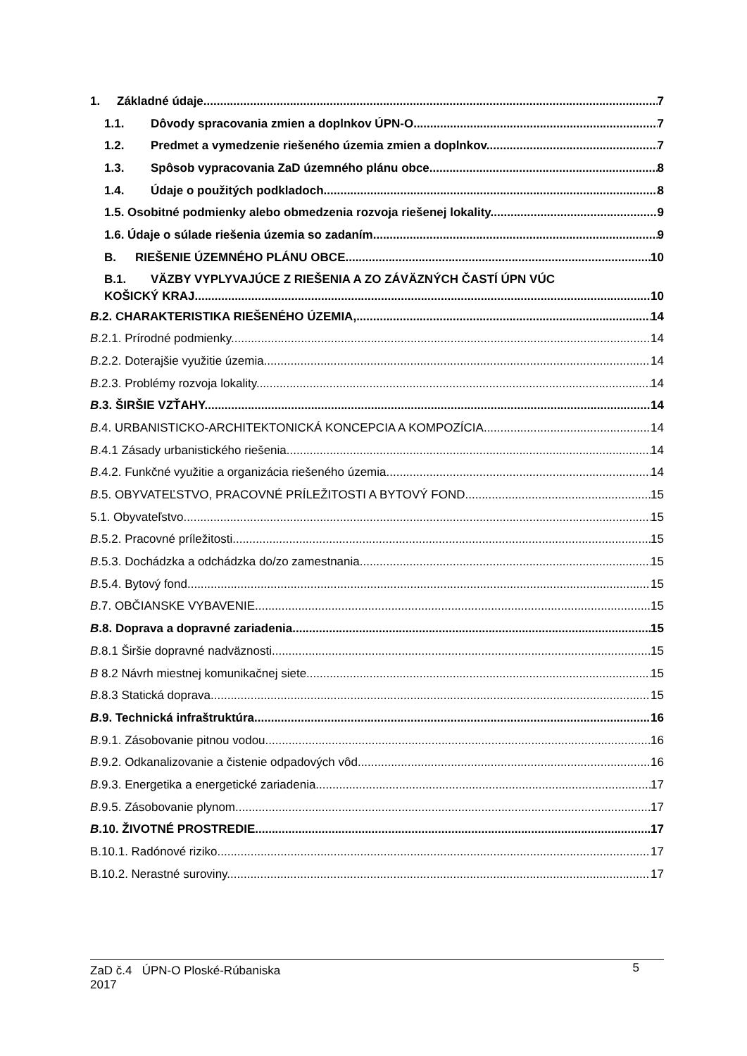1. Základné údaje 7
1.1. Dôvody spracovania zmien a doplnkov ÚPN-O. 7
1.2. Predmet a vymedzenie riešeného územia zmien a doplnkov. 7
1.3. Spôsob vypracovania ZaD územného plánu obce. 8
1.4. Údaje o použitých podkladoch. 8
1.5. Osobitné podmienky alebo obmedzenia rozvoja riešenej lokality. 9
1.6. Údaje o súlade riešenia územia so zadaním. 9
B. RIEŠENIE ÚZEMNÉHO PLÁNU OBCE. 10
B.1. VÄZBY VYPLYVAJÚCE Z RIEŠENIA A ZO ZÁVÄZNÝCH ČASTÍ ÚPN VÚC
KOŠICKÝ KRAJ. 10
B.2. CHARAKTERISTIKA RIEŠENÉHO ÚZEMIA, 14
B.2.1. Prírodné podmienky. 14
B.2.2. Doterajšie využitie územia. 14
B.2.3. Problémy rozvoja lokality. 14
B.3. ŠIRŠIE VZŤAHY. 14
B.4. URBANISTICKO-ARCHITEKTONICKÁ KONCEPCIA A KOMPOZÍCIA. 14
B.4.1 Zásady urbanistického riešenia. 14
B.4.2. Funkčné využitie a organizácia riešeného územia. 14
B.5. OBYVATEĽSTVO, PRACOVNÉ PRÍLEŽITOSTI A BYTOVÝ FOND. 15
5.1. Obyvateľstvo.. 15
B.5.2. Pracovné príležitosti. 15
B.5.3. Dochádzka a odchádzka do/zo zamestnania. 15
B.5.4. Bytový fond. 15
B.7. OBČIANSKE VYBAVENIE. 15
B.8. Doprava a dopravné zariadenia. 15
B.8.1 Širšie dopravné nadväznosti. 15
B 8.2 Návrh miestnej komunikačnej siete. 15
B.8.3 Statická doprava. 15
B.9. Technická infraštruktúra. 16
B.9.1. Zásobovanie pitnou vodou. 16
B.9.2. Odkanalizovanie a čistenie odpadových vôd. 16
B.9.3. Energetika a energetické zariadenia. 17
B.9.5. Zásobovanie plynom. 17
B.10. ŽIVOTNÉ PROSTREDIE. 17
B.10.1. Radónové riziko. 17
B.10.2. Nerastné suroviny. 17
ZaD č.4 ÚPN-O Ploské-Rúbaniska
2017
5